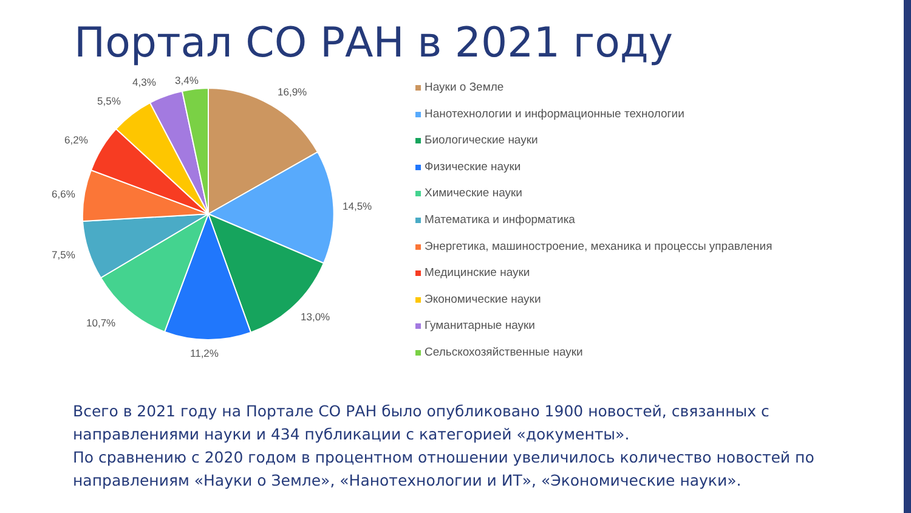Портал СО РАН в 2021 году
16,9%
14,5%
13,0%
11,2%
10,7%
7,5%
6,6%
6,2%
5,5%
4,3% 3,4%
Науки о Земле
Нанотехнологии и информационные технологии
Биологические науки
Физические науки
Химические науки
Математика и информатика
Энергетика, машиностроение, механика и процессы управления
Медицинские науки
Экономические науки
Гуманитарные науки
Сельскохозяйственные науки
Всего в 2021 году на Портале СО РАН было опубликовано 1900 новостей, связанных с направлениями науки и 434 публикации с категорией «документы».
По сравнению с 2020 годом в процентном отношении увеличилось количество новостей по направлениям «Науки о Земле», «Нанотехнологии и ИТ», «Экономические науки».